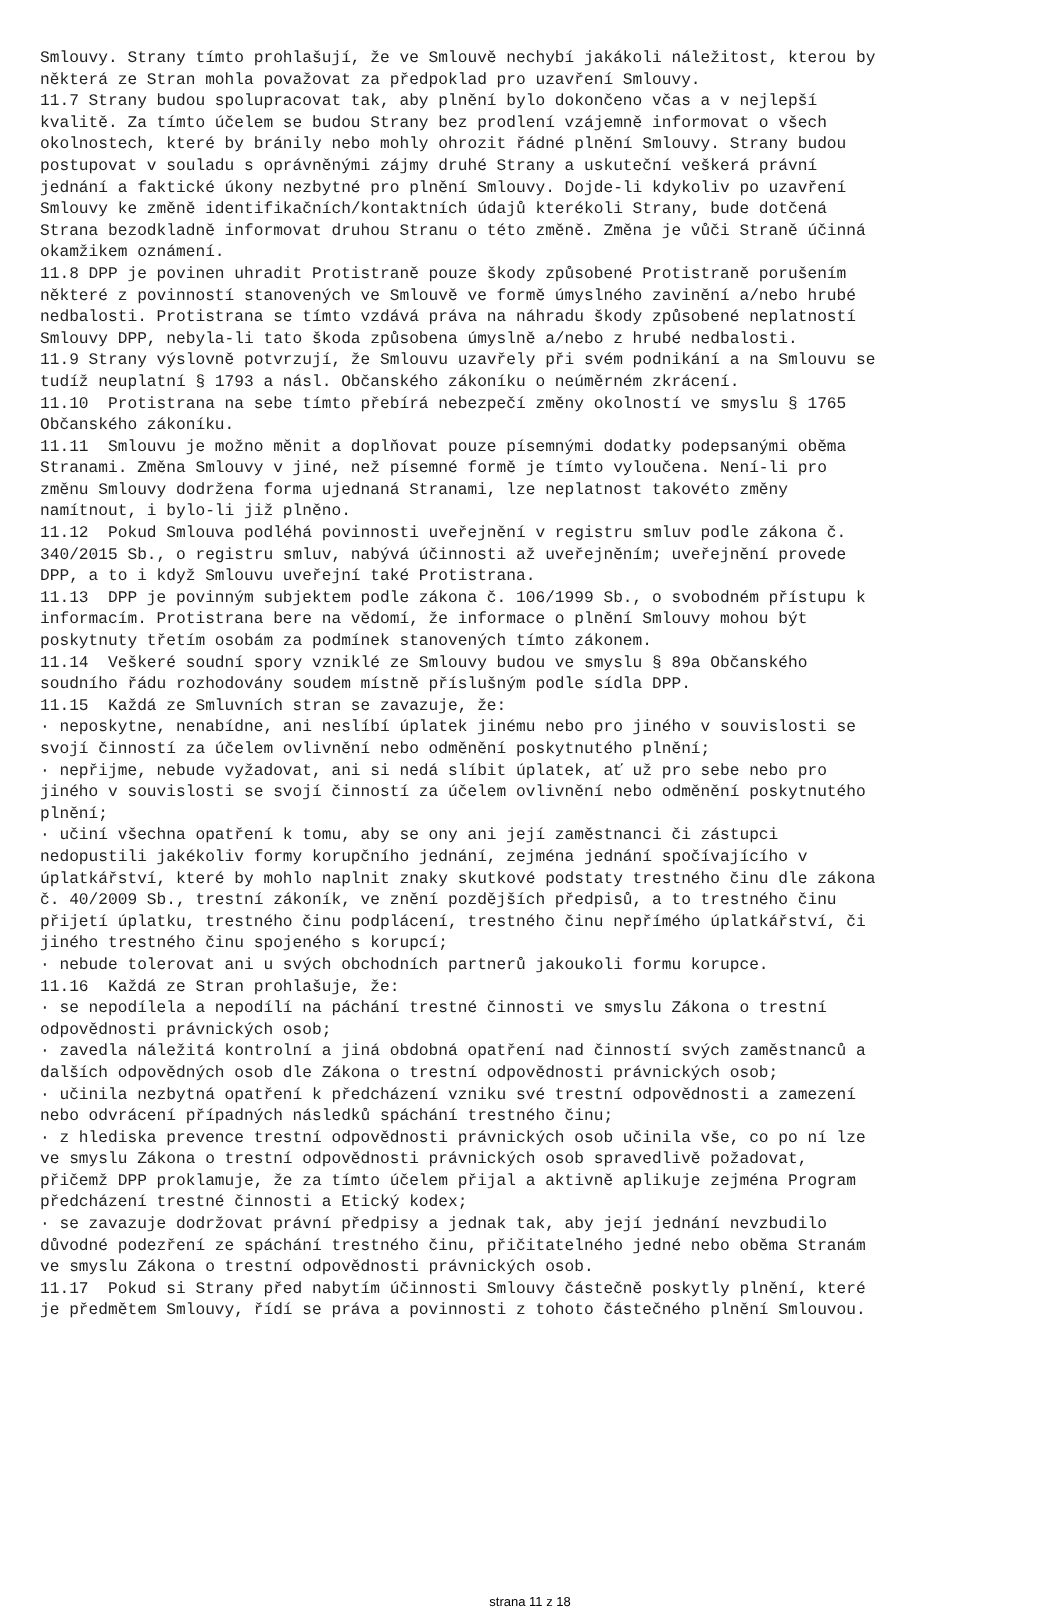Smlouvy. Strany tímto prohlašují, že ve Smlouvě nechybí jakákoli náležitost, kterou by některá ze Stran mohla považovat za předpoklad pro uzavření Smlouvy. 11.7 Strany budou spolupracovat tak, aby plnění bylo dokončeno včas a v nejlepší kvalitě. Za tímto účelem se budou Strany bez prodlení vzájemně informovat o všech okolnostech, které by bránily nebo mohly ohrozit řádné plnění Smlouvy. Strany budou postupovat v souladu s oprávněnými zájmy druhé Strany a uskuteční veškerá právní jednání a faktické úkony nezbytné pro plnění Smlouvy. Dojde-li kdykoliv po uzavření Smlouvy ke změně identifikačních/kontaktních údajů kterékoli Strany, bude dotčená Strana bezodkladně informovat druhou Stranu o této změně. Změna je vůči Straně účinná okamžikem oznámení. 11.8 DPP je povinen uhradit Protistraně pouze škody způsobené Protistraně porušením některé z povinností stanovených ve Smlouvě ve formě úmyslného zavinění a/nebo hrubé nedbalosti. Protistrana se tímto vzdává práva na náhradu škody způsobené neplatností Smlouvy DPP, nebyla-li tato škoda způsobena úmyslně a/nebo z hrubé nedbalosti. 11.9 Strany výslovně potvrzují, že Smlouvu uzavřely při svém podnikání a na Smlouvu se tudíž neuplatní § 1793 a násl. Občanského zákoníku o neúměrném zkrácení. 11.10 Protistrana na sebe tímto přebírá nebezpečí změny okolností ve smyslu § 1765 Občanského zákoníku. 11.11 Smlouvu je možno měnit a doplňovat pouze písemnými dodatky podepsanými oběma Stranami. Změna Smlouvy v jiné, než písemné formě je tímto vyloučena. Není-li pro změnu Smlouvy dodržena forma ujednaná Stranami, lze neplatnost takovéto změny namítnout, i bylo-li již plněno. 11.12 Pokud Smlouva podléhá povinnosti uveřejnění v registru smluv podle zákona č. 340/2015 Sb., o registru smluv, nabývá účinnosti až uveřejněním; uveřejnění provede DPP, a to i když Smlouvu uveřejní také Protistrana. 11.13 DPP je povinným subjektem podle zákona č. 106/1999 Sb., o svobodném přístupu k informacím. Protistrana bere na vědomí, že informace o plnění Smlouvy mohou být poskytnuty třetím osobám za podmínek stanovených tímto zákonem. 11.14 Veškeré soudní spory vzniklé ze Smlouvy budou ve smyslu § 89a Občanského soudního řádu rozhodovány soudem místně příslušným podle sídla DPP. 11.15 Každá ze Smluvních stran se zavazuje, že: · neposkytne, nenabídne, ani neslíbí úplatek jinému nebo pro jiného v souvislosti se svojí činností za účelem ovlivnění nebo odměnění poskytnutého plnění; · nepřijme, nebude vyžadovat, ani si nedá slíbit úplatek, ať už pro sebe nebo pro jiného v souvislosti se svojí činností za účelem ovlivnění nebo odměnění poskytnutého plnění; · učiní všechna opatření k tomu, aby se ony ani její zaměstnanci či zástupci nedopustili jakékoliv formy korupčního jednání, zejména jednání spočívajícího v úplatkářství, které by mohlo naplnit znaky skutkové podstaty trestného činu dle zákona č. 40/2009 Sb., trestní zákoník, ve znění pozdějších předpisů, a to trestného činu přijetí úplatku, trestného činu podplácení, trestného činu nepřímého úplatkářství, či jiného trestného činu spojeného s korupcí; · nebude tolerovat ani u svých obchodních partnerů jakoukoli formu korupce. 11.16 Každá ze Stran prohlašuje, že: · se nepodílela a nepodílí na páchání trestné činnosti ve smyslu Zákona o trestní odpovědnosti právnických osob; · zavedla náležitá kontrolní a jiná obdobná opatření nad činností svých zaměstnanců a dalších odpovědných osob dle Zákona o trestní odpovědnosti právnických osob; · učinila nezbytná opatření k předcházení vzniku své trestní odpovědnosti a zamezení nebo odvrácení případných následků spáchání trestného činu; · z hlediska prevence trestní odpovědnosti právnických osob učinila vše, co po ní lze ve smyslu Zákona o trestní odpovědnosti právnických osob spravedlivě požadovat, přičemž DPP proklamuje, že za tímto účelem přijal a aktivně aplikuje zejména Program předcházení trestné činnosti a Etický kodex; · se zavazuje dodržovat právní předpisy a jednak tak, aby její jednání nevzbudilo důvodné podezření ze spáchání trestného činu, přičitatelného jedné nebo oběma Stranám ve smyslu Zákona o trestní odpovědnosti právnických osob. 11.17 Pokud si Strany před nabytím účinnosti Smlouvy částečně poskytly plnění, které je předmětem Smlouvy, řídí se práva a povinnosti z tohoto částečného plnění Smlouvou.
strana 11 z 18